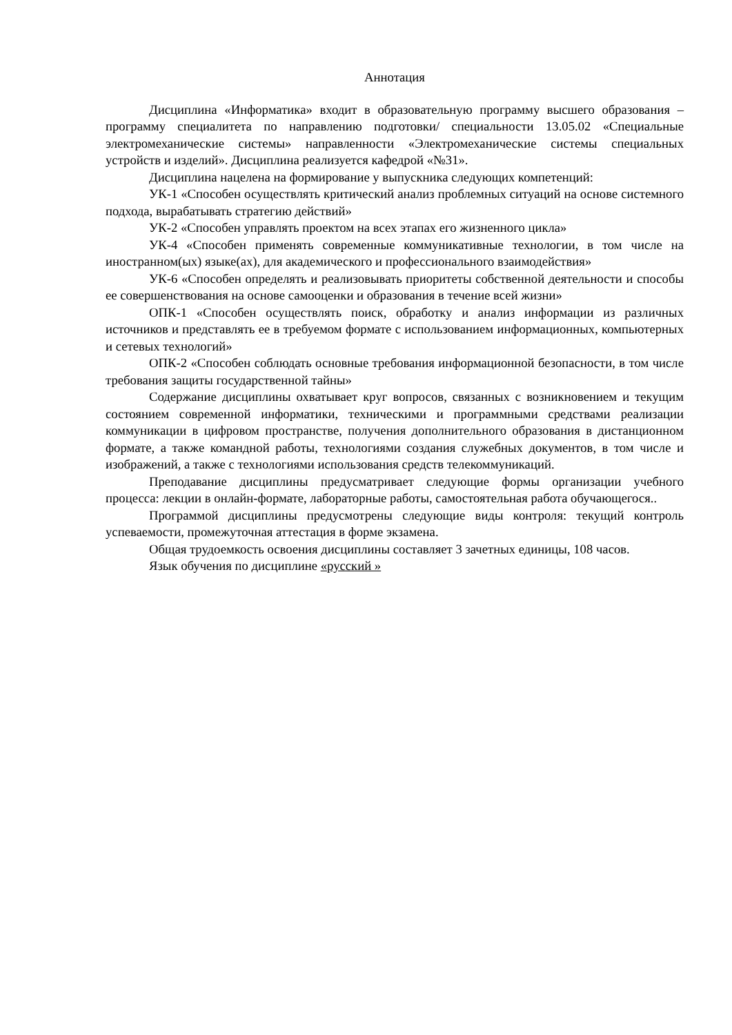Аннотация
Дисциплина «Информатика» входит в образовательную программу высшего образования – программу специалитета по направлению подготовки/ специальности 13.05.02 «Специальные электромеханические системы» направленности «Электромеханические системы специальных устройств и изделий». Дисциплина реализуется кафедрой «№31».
Дисциплина нацелена на формирование у выпускника следующих компетенций:
УК-1 «Способен осуществлять критический анализ проблемных ситуаций на основе системного подхода, вырабатывать стратегию действий»
УК-2 «Способен управлять проектом на всех этапах его жизненного цикла»
УК-4 «Способен применять современные коммуникативные технологии, в том числе на иностранном(ых) языке(ах), для академического и профессионального взаимодействия»
УК-6 «Способен определять и реализовывать приоритеты собственной деятельности и способы ее совершенствования на основе самооценки и образования в течение всей жизни»
ОПК-1 «Способен осуществлять поиск, обработку и анализ информации из различных источников и представлять ее в требуемом формате с использованием информационных, компьютерных и сетевых технологий»
ОПК-2 «Способен соблюдать основные требования информационной безопасности, в том числе требования защиты государственной тайны»
Содержание дисциплины охватывает круг вопросов, связанных с возникновением и текущим состоянием современной информатики, техническими и программными средствами реализации коммуникации в цифровом пространстве, получения дополнительного образования в дистанционном формате, а также командной работы, технологиями создания служебных документов, в том числе и изображений, а также с технологиями использования средств телекоммуникаций.
Преподавание дисциплины предусматривает следующие формы организации учебного процесса: лекции в онлайн-формате, лабораторные работы, самостоятельная работа обучающегося..
Программой дисциплины предусмотрены следующие виды контроля: текущий контроль успеваемости, промежуточная аттестация в форме экзамена.
Общая трудоемкость освоения дисциплины составляет 3 зачетных единицы, 108 часов.
Язык обучения по дисциплине «русский »